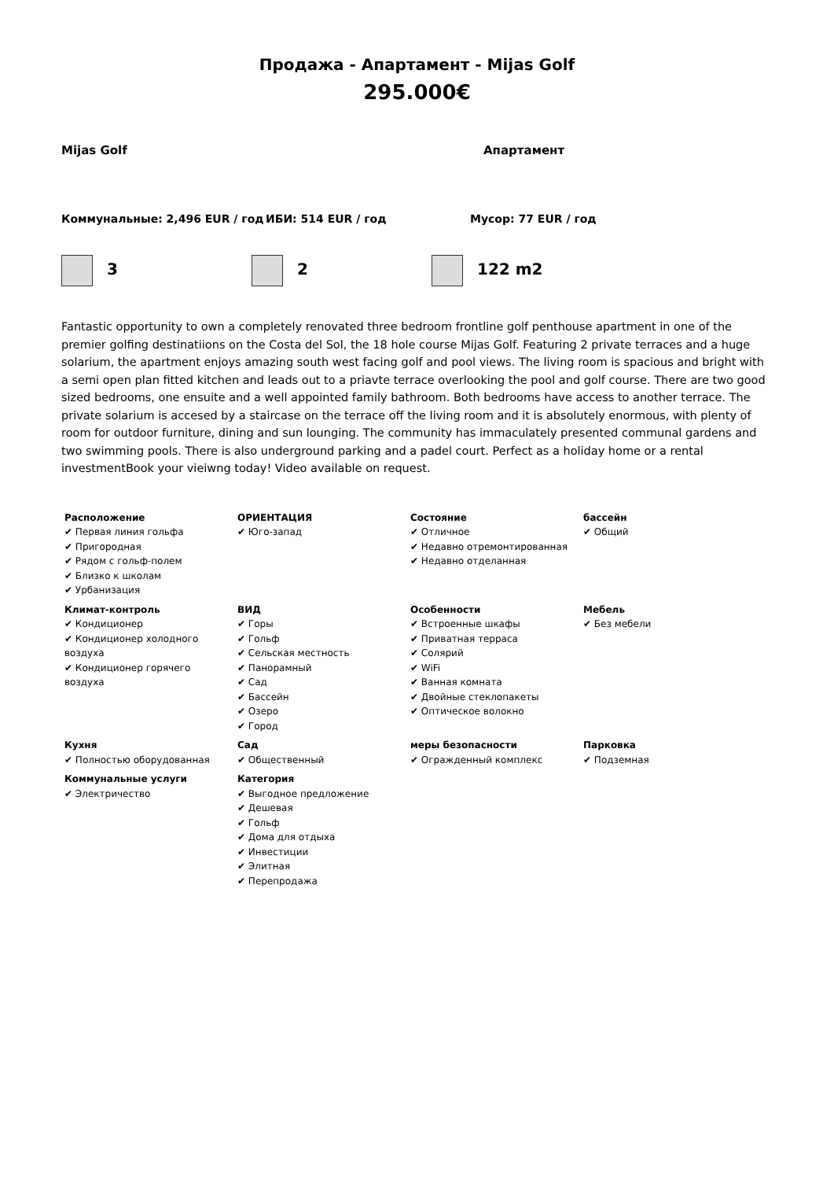Продажа - Апартамент - Mijas Golf
295.000€
Mijas Golf Апартамент
Коммунальные: 2,496 EUR / год ИБИ: 514 EUR / год Мусор: 77 EUR / год
3 2 122 m2
Fantastic opportunity to own a completely renovated three bedroom frontline golf penthouse apartment in one of the premier golfing destinatiions on the Costa del Sol, the 18 hole course Mijas Golf. Featuring 2 private terraces and a huge solarium, the apartment enjoys amazing south west facing golf and pool views. The living room is spacious and bright with a semi open plan fitted kitchen and leads out to a priavte terrace overlooking the pool and golf course. There are two good sized bedrooms, one ensuite and a well appointed family bathroom. Both bedrooms have access to another terrace. The private solarium is accesed by a staircase on the terrace off the living room and it is absolutely enormous, with plenty of room for outdoor furniture, dining and sun lounging. The community has immaculately presented communal gardens and two swimming pools. There is also underground parking and a padel court. Perfect as a holiday home or a rental investmentBook your vieiwng today! Video available on request.
| Расположение ✔ Первая линия гольфа ✔ Пригородная ✔ Рядом с гольф-полем ✔ Близко к школам ✔ Урбанизация | ОРИЕНТАЦИЯ ✔ Юго-запад | Состояние ✔ Отличное ✔ Недавно отремонтированная ✔ Недавно отделанная | бассейн ✔ Общий |
| Климат-контроль ✔ Кондиционер ✔ Кондиционер холодного воздуха ✔ Кондиционер горячего воздуха | ВИД ✔ Горы ✔ Гольф ✔ Сельская местность ✔ Панорамный ✔ Сад ✔ Бассейн ✔ Озеро ✔ Город | Особенности ✔ Встроенные шкафы ✔ Приватная терраса ✔ Солярий ✔ WiFi ✔ Ванная комната ✔ Двойные стеклопакеты ✔ Оптическое волокно | Мебель ✔ Без мебели |
| Кухня ✔ Полностью оборудованная | Сад ✔ Общественный | меры безопасности ✔ Огражденный комплекс | Парковка ✔ Подземная |
| Коммунальные услуги ✔ Электричество | Категория ✔ Выгодное предложение ✔ Дешевая ✔ Гольф ✔ Дома для отдыха ✔ Инвестиции ✔ Элитная ✔ Перепродажа | | |